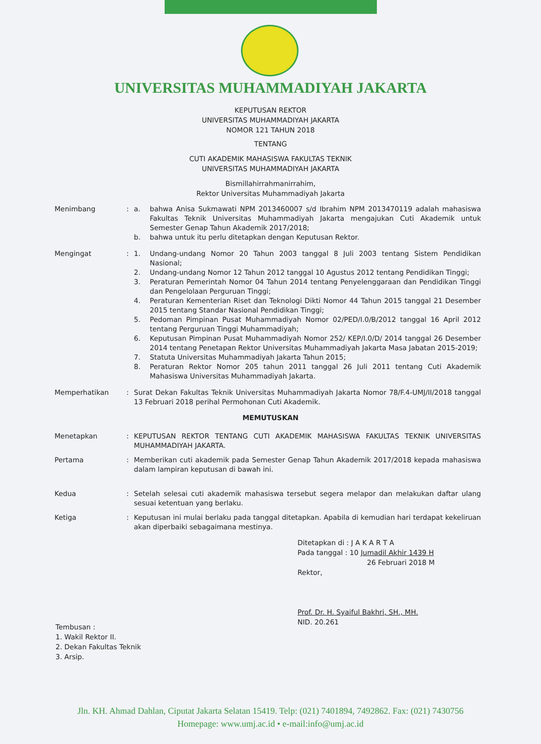UNIVERSITAS MUHAMMADIYAH JAKARTA
KEPUTUSAN REKTOR
UNIVERSITAS MUHAMMADIYAH JAKARTA
NOMOR 121 TAHUN 2018
TENTANG
CUTI AKADEMIK MAHASISWA FAKULTAS TEKNIK
UNIVERSITAS MUHAMMADIYAH JAKARTA
Bismillahirrahmanirrahim,
Rektor Universitas Muhammadiyah Jakarta
Menimbang : a. bahwa Anisa Sukmawati NPM 2013460007 s/d Ibrahim NPM 2013470119 adalah mahasiswa Fakultas Teknik Universitas Muhammadiyah Jakarta mengajukan Cuti Akademik untuk Semester Genap Tahun Akademik 2017/2018;
b. bahwa untuk itu perlu ditetapkan dengan Keputusan Rektor.
Mengingat : 1. Undang-undang Nomor 20 Tahun 2003 tanggal 8 Juli 2003 tentang Sistem Pendidikan Nasional;
2. Undang-undang Nomor 12 Tahun 2012 tanggal 10 Agustus 2012 tentang Pendidikan Tinggi;
3. Peraturan Pemerintah Nomor 04 Tahun 2014 tentang Penyelenggaraan dan Pendidikan Tinggi dan Pengelolaan Perguruan Tinggi;
4. Peraturan Kementerian Riset dan Teknologi Dikti Nomor 44 Tahun 2015 tanggal 21 Desember 2015 tentang Standar Nasional Pendidikan Tinggi;
5. Pedoman Pimpinan Pusat Muhammadiyah Nomor 02/PED/I.0/B/2012 tanggal 16 April 2012 tentang Perguruan Tinggi Muhammadiyah;
6. Keputusan Pimpinan Pusat Muhammadiyah Nomor 252/ KEP/I.0/D/ 2014 tanggal 26 Desember 2014 tentang Penetapan Rektor Universitas Muhammadiyah Jakarta Masa Jabatan 2015-2019;
7. Statuta Universitas Muhammadiyah Jakarta Tahun 2015;
8. Peraturan Rektor Nomor 205 tahun 2011 tanggal 26 Juli 2011 tentang Cuti Akademik Mahasiswa Universitas Muhammadiyah Jakarta.
Memperhatikan : Surat Dekan Fakultas Teknik Universitas Muhammadiyah Jakarta Nomor 78/F.4-UMJ/II/2018 tanggal 13 Februari 2018 perihal Permohonan Cuti Akademik.
MEMUTUSKAN
Menetapkan : KEPUTUSAN REKTOR TENTANG CUTI AKADEMIK MAHASISWA FAKULTAS TEKNIK UNIVERSITAS MUHAMMADIYAH JAKARTA.
Pertama : Memberikan cuti akademik pada Semester Genap Tahun Akademik 2017/2018 kepada mahasiswa dalam lampiran keputusan di bawah ini.
Kedua : Setelah selesai cuti akademik mahasiswa tersebut segera melapor dan melakukan daftar ulang sesuai ketentuan yang berlaku.
Ketiga : Keputusan ini mulai berlaku pada tanggal ditetapkan. Apabila di kemudian hari terdapat kekeliruan akan diperbaiki sebagaimana mestinya.
Ditetapkan di : J A K A R T A
Pada tanggal : 10 Jumadil Akhir 1439 H
26 Februari 2018 M
Rektor,
Prof. Dr. H. Syaiful Bakhri, SH., MH.
NID. 20.261
Tembusan :
1. Wakil Rektor II.
2. Dekan Fakultas Teknik
3. Arsip.
Jln. KH. Ahmad Dahlan, Ciputat Jakarta Selatan 15419. Telp: (021) 7401894, 7492862. Fax: (021) 7430756
Homepage: www.umj.ac.id • e-mail:info@umj.ac.id